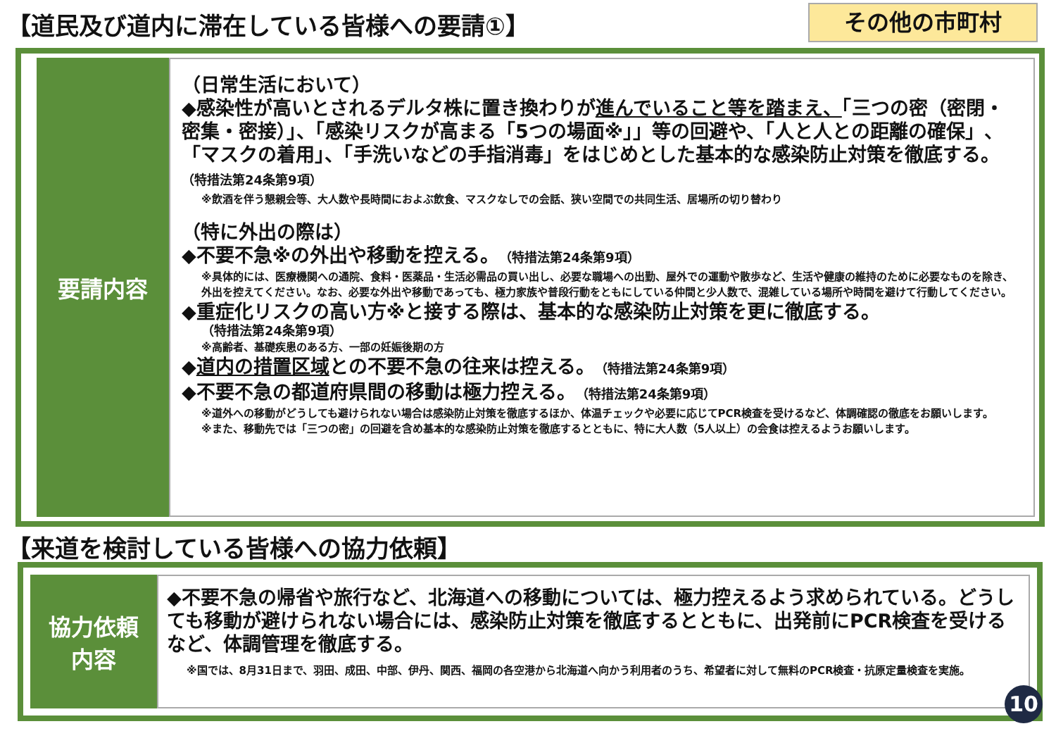【道民及び道内に滞在している皆様への要請①】
その他の市町村
要請内容
（日常生活において）
◆感染性が高いとされるデルタ株に置き換わりが進んでいること等を踏まえ、「三つの密（密閉・密集・密接）」、「感染リスクが高まる「5つの場面※」」等の回避や、「人と人との距離の確保」、「マスクの着用」、「手洗いなどの手指消毒」をはじめとした基本的な感染防止対策を徹底する。 （特措法第24条第9項）
※飲酒を伴う懇親会等、大人数や長時間におよぶ飲食、マスクなしでの会話、狭い空間での共同生活、居場所の切り替わり
（特に外出の際は）
◆不要不急※の外出や移動を控える。（特措法第24条第9項）
※具体的には、医療機関への通院、食料・医薬品・生活必需品の買い出し、必要な職場への出勤、屋外での運動や散歩など、生活や健康の維持のために必要なものを除き、外出を控えてください。なお、必要な外出や移動であっても、極力家族や普段行動をともにしている仲間と少人数で、混雑している場所や時間を避けて行動してください。
◆重症化リスクの高い方※と接する際は、基本的な感染防止対策を更に徹底する。
（特措法第24条第9項）
※高齢者、基礎疾患のある方、一部の妊娠後期の方
◆道内の措置区域との不要不急の往来は控える。（特措法第24条第9項）
◆不要不急の都道府県間の移動は極力控える。（特措法第24条第9項）
※道外への移動がどうしても避けられない場合は感染防止対策を徹底するほか、体温チェックや必要に応じてPCR検査を受けるなど、体調確認の徹底をお願いします。
※また、移動先では「三つの密」の回避を含め基本的な感染防止対策を徹底するとともに、特に大人数（5人以上）の会食は控えるようお願いします。
【来道を検討している皆様への協力依頼】
協力依頼
内容
◆不要不急の帰省や旅行など、北海道への移動については、極力控えるよう求められている。どうしても移動が避けられない場合には、感染防止対策を徹底するとともに、出発前にPCR検査を受けるなど、体調管理を徹底する。
※国では、8月31日まで、羽田、成田、中部、伊丹、関西、福岡の各空港から北海道へ向かう利用者のうち、希望者に対して無料のPCR検査・抗原定量検査を実施。
10